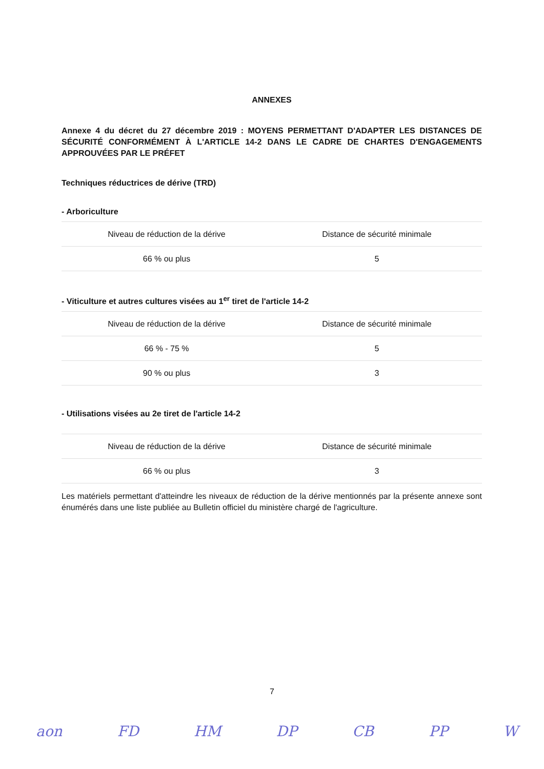ANNEXES
Annexe 4 du décret du 27 décembre 2019 : MOYENS PERMETTANT D'ADAPTER LES DISTANCES DE SÉCURITÉ CONFORMÉMENT À L'ARTICLE 14-2 DANS LE CADRE DE CHARTES D'ENGAGEMENTS APPROUVÉES PAR LE PRÉFET
Techniques réductrices de dérive (TRD)
- Arboriculture
| Niveau de réduction de la dérive | Distance de sécurité minimale |
| 66 % ou plus | 5 |
- Viticulture et autres cultures visées au 1<sup>er</sup> tiret de l'article 14-2
| Niveau de réduction de la dérive | Distance de sécurité minimale |
| 66 % - 75 % | 5 |
| 90 % ou plus | 3 |
- Utilisations visées au 2e tiret de l'article 14-2
| Niveau de réduction de la dérive | Distance de sécurité minimale |
| 66 % ou plus | 3 |
Les matériels permettant d'atteindre les niveaux de réduction de la dérive mentionnés par la présente annexe sont énumérés dans une liste publiée au Bulletin officiel du ministère chargé de l'agriculture.
7
aon FD HM DP CB PP W